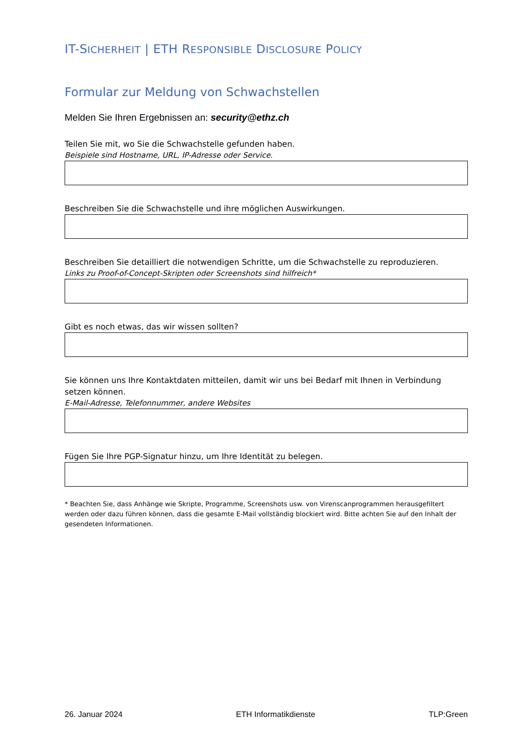IT-SICHERHEIT | ETH RESPONSIBLE DISCLOSURE POLICY
Formular zur Meldung von Schwachstellen
Melden Sie Ihren Ergebnissen an: security@ethz.ch
Teilen Sie mit, wo Sie die Schwachstelle gefunden haben.
Beispiele sind Hostname, URL, IP-Adresse oder Service.
Beschreiben Sie die Schwachstelle und ihre möglichen Auswirkungen.
Beschreiben Sie detailliert die notwendigen Schritte, um die Schwachstelle zu reproduzieren.
Links zu Proof-of-Concept-Skripten oder Screenshots sind hilfreich*
Gibt es noch etwas, das wir wissen sollten?
Sie können uns Ihre Kontaktdaten mitteilen, damit wir uns bei Bedarf mit Ihnen in Verbindung setzen können.
E-Mail-Adresse, Telefonnummer, andere Websites
Fügen Sie Ihre PGP-Signatur hinzu, um Ihre Identität zu belegen.
* Beachten Sie, dass Anhänge wie Skripte, Programme, Screenshots usw. von Virenscanprogrammen herausgefiltert werden oder dazu führen können, dass die gesamte E-Mail vollständig blockiert wird. Bitte achten Sie auf den Inhalt der gesendeten Informationen.
26. Januar 2024 ETH Informatikdienste TLP:Green